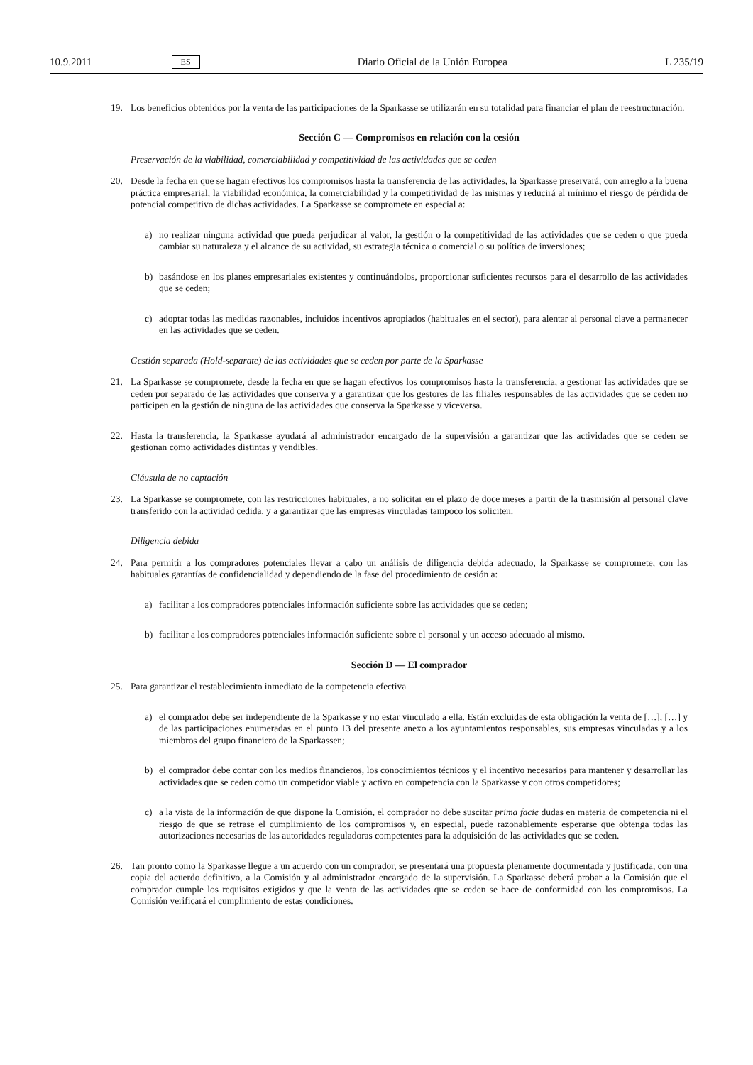10.9.2011 ES Diario Oficial de la Unión Europea L 235/19
19. Los beneficios obtenidos por la venta de las participaciones de la Sparkasse se utilizarán en su totalidad para financiar el plan de reestructuración.
Sección C — Compromisos en relación con la cesión
Preservación de la viabilidad, comerciabilidad y competitividad de las actividades que se ceden
20. Desde la fecha en que se hagan efectivos los compromisos hasta la transferencia de las actividades, la Sparkasse preservará, con arreglo a la buena práctica empresarial, la viabilidad económica, la comerciabilidad y la competitividad de las mismas y reducirá al mínimo el riesgo de pérdida de potencial competitivo de dichas actividades. La Sparkasse se compromete en especial a:
a) no realizar ninguna actividad que pueda perjudicar al valor, la gestión o la competitividad de las actividades que se ceden o que pueda cambiar su naturaleza y el alcance de su actividad, su estrategia técnica o comercial o su política de inversiones;
b) basándose en los planes empresariales existentes y continuándolos, proporcionar suficientes recursos para el desarrollo de las actividades que se ceden;
c) adoptar todas las medidas razonables, incluidos incentivos apropiados (habituales en el sector), para alentar al personal clave a permanecer en las actividades que se ceden.
Gestión separada (Hold-separate) de las actividades que se ceden por parte de la Sparkasse
21. La Sparkasse se compromete, desde la fecha en que se hagan efectivos los compromisos hasta la transferencia, a gestionar las actividades que se ceden por separado de las actividades que conserva y a garantizar que los gestores de las filiales responsables de las actividades que se ceden no participen en la gestión de ninguna de las actividades que conserva la Sparkasse y viceversa.
22. Hasta la transferencia, la Sparkasse ayudará al administrador encargado de la supervisión a garantizar que las actividades que se ceden se gestionan como actividades distintas y vendibles.
Cláusula de no captación
23. La Sparkasse se compromete, con las restricciones habituales, a no solicitar en el plazo de doce meses a partir de la trasmisión al personal clave transferido con la actividad cedida, y a garantizar que las empresas vinculadas tampoco los soliciten.
Diligencia debida
24. Para permitir a los compradores potenciales llevar a cabo un análisis de diligencia debida adecuado, la Sparkasse se compromete, con las habituales garantías de confidencialidad y dependiendo de la fase del procedimiento de cesión a:
a) facilitar a los compradores potenciales información suficiente sobre las actividades que se ceden;
b) facilitar a los compradores potenciales información suficiente sobre el personal y un acceso adecuado al mismo.
Sección D — El comprador
25. Para garantizar el restablecimiento inmediato de la competencia efectiva
a) el comprador debe ser independiente de la Sparkasse y no estar vinculado a ella. Están excluidas de esta obligación la venta de […], […] y de las participaciones enumeradas en el punto 13 del presente anexo a los ayuntamientos responsables, sus empresas vinculadas y a los miembros del grupo financiero de la Sparkassen;
b) el comprador debe contar con los medios financieros, los conocimientos técnicos y el incentivo necesarios para mantener y desarrollar las actividades que se ceden como un competidor viable y activo en competencia con la Sparkasse y con otros competidores;
c) a la vista de la información de que dispone la Comisión, el comprador no debe suscitar prima facie dudas en materia de competencia ni el riesgo de que se retrase el cumplimiento de los compromisos y, en especial, puede razonablemente esperarse que obtenga todas las autorizaciones necesarias de las autoridades reguladoras competentes para la adquisición de las actividades que se ceden.
26. Tan pronto como la Sparkasse llegue a un acuerdo con un comprador, se presentará una propuesta plenamente documentada y justificada, con una copia del acuerdo definitivo, a la Comisión y al administrador encargado de la supervisión. La Sparkasse deberá probar a la Comisión que el comprador cumple los requisitos exigidos y que la venta de las actividades que se ceden se hace de conformidad con los compromisos. La Comisión verificará el cumplimiento de estas condiciones.